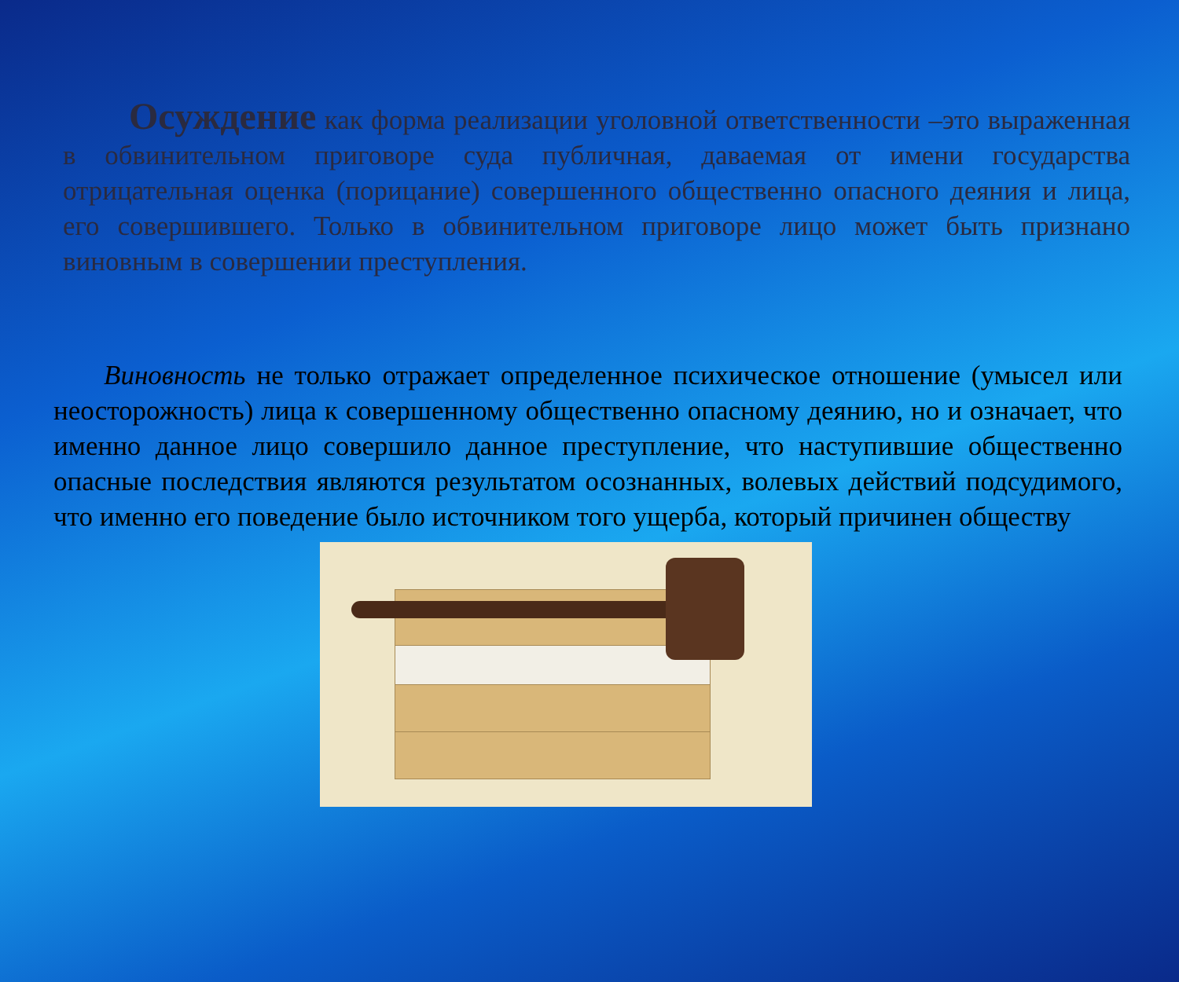Осуждение как форма реализации уголовной ответственности –это выраженная в обвинительном приговоре суда публичная, даваемая от имени государства отрицательная оценка (порицание) совершенного общественно опасного деяния и лица, его совершившего. Только в обвинительном приговоре лицо может быть признано виновным в совершении преступления.
Виновность не только отражает определенное психическое отношение (умысел или неосторожность) лица к совершенному общественно опасному деянию, но и означает, что именно данное лицо совершило данное преступление, что наступившие общественно опасные последствия являются результатом осознанных, волевых действий подсудимого, что именно его поведение было источником того ущерба, который причинен обществу